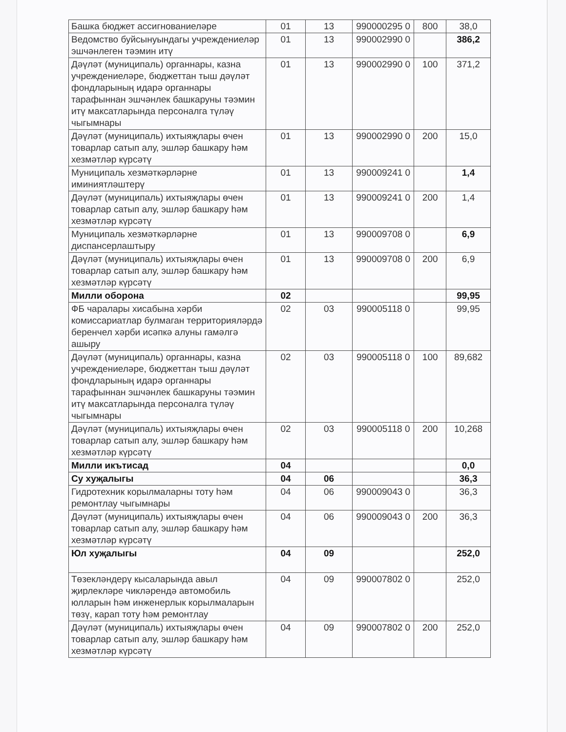| Башка бюджет ассигнованиеләре | 01 | 13 | 990000295 0 | 800 | 38,0 |
| Ведомство буйсынуындагы учреждениеләр эшчәнлеген тәэмин итү | 01 | 13 | 990002990 0 | | 386,2 |
| Дәүләт (муниципаль) органнары, казна учреждениеләре, бюджеттан тыш дәүләт фондларының идарә органнары тарафыннан эшчәнлек башкаруны тәэмин итү максатларында персоналга түләү чыгымнары | 01 | 13 | 990002990 0 | 100 | 371,2 |
| Дәүләт (муниципаль) ихтыяҗлары өчен товарлар сатып алу, эшләр башкару һәм хезмәтләр күрсәтү | 01 | 13 | 990002990 0 | 200 | 15,0 |
| Муниципаль хезмәткәрләрне иминиятләштерү | 01 | 13 | 990009241 0 | | 1,4 |
| Дәүләт (муниципаль) ихтыяҗлары өчен товарлар сатып алу, эшләр башкару һәм хезмәтләр күрсәтү | 01 | 13 | 990009241 0 | 200 | 1,4 |
| Муниципаль хезмәткәрләрне диспансерлаштыру | 01 | 13 | 990009708 0 | | 6,9 |
| Дәүләт (муниципаль) ихтыяҗлары өчен товарлар сатып алу, эшләр башкару һәм хезмәтләр күрсәтү | 01 | 13 | 990009708 0 | 200 | 6,9 |
| Милли оборона | 02 | | | | 99,95 |
| ФБ чаралары хисабына хәрби комиссариатлар булмаган территорияләрдә беренчел хәрби исәпкә алуны гамәлгә ашыру | 02 | 03 | 990005118 0 | | 99,95 |
| Дәүләт (муниципаль) органнары, казна учреждениеләре, бюджеттан тыш дәүләт фондларының идарә органнары тарафыннан эшчәнлек башкаруны тәэмин итү максатларында персоналга түләү чыгымнары | 02 | 03 | 990005118 0 | 100 | 89,682 |
| Дәүләт (муниципаль) ихтыяҗлары өчен товарлар сатып алу, эшләр башкару һәм хезмәтләр күрсәтү | 02 | 03 | 990005118 0 | 200 | 10,268 |
| Милли икътисад | 04 | | | | 0,0 |
| Су хуҗалыгы | 04 | 06 | | | 36,3 |
| Гидротехник корылмаларны тоту һәм ремонтлау чыгымнары | 04 | 06 | 990009043 0 | | 36,3 |
| Дәүләт (муниципаль) ихтыяҗлары өчен товарлар сатып алу, эшләр башкару һәм хезмәтләр күрсәтү | 04 | 06 | 990009043 0 | 200 | 36,3 |
| Юл хуҗалыгы | 04 | 09 | | | 252,0 |
| Төзекләндерү кысаларында авыл җирлекләре чикләрендә автомобиль юлларын һәм инженерлык корылмаларын төзү, карап тоту һәм ремонтлау | 04 | 09 | 990007802 0 | | 252,0 |
| Дәүләт (муниципаль) ихтыяҗлары өчен товарлар сатып алу, эшләр башкару һәм хезмәтләр күрсәтү | 04 | 09 | 990007802 0 | 200 | 252,0 |